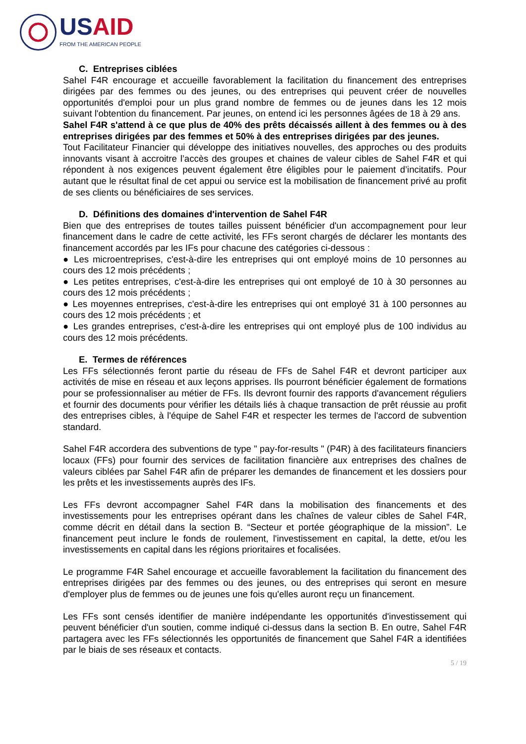USAID
FROM THE AMERICAN PEOPLE
C. Entreprises ciblées
Sahel F4R encourage et accueille favorablement la facilitation du financement des entreprises dirigées par des femmes ou des jeunes, ou des entreprises qui peuvent créer de nouvelles opportunités d'emploi pour un plus grand nombre de femmes ou de jeunes dans les 12 mois suivant l'obtention du financement. Par jeunes, on entend ici les personnes âgées de 18 à 29 ans.
Sahel F4R s'attend à ce que plus de 40% des prêts décaissés aillent à des femmes ou à des entreprises dirigées par des femmes et 50% à des entreprises dirigées par des jeunes.
Tout Facilitateur Financier qui développe des initiatives nouvelles, des approches ou des produits innovants visant à accroitre l’accès des groupes et chaines de valeur cibles de Sahel F4R et qui répondent à nos exigences peuvent également être éligibles pour le paiement d’incitatifs. Pour autant que le résultat final de cet appui ou service est la mobilisation de financement privé au profit de ses clients ou bénéficiaires de ses services.
D. Définitions des domaines d'intervention de Sahel F4R
Bien que des entreprises de toutes tailles puissent bénéficier d'un accompagnement pour leur financement dans le cadre de cette activité, les FFs seront chargés de déclarer les montants des financement accordés par les IFs pour chacune des catégories ci-dessous :
● Les microentreprises, c'est-à-dire les entreprises qui ont employé moins de 10 personnes au cours des 12 mois précédents ;
● Les petites entreprises, c'est-à-dire les entreprises qui ont employé de 10 à 30 personnes au cours des 12 mois précédents ;
● Les moyennes entreprises, c'est-à-dire les entreprises qui ont employé 31 à 100 personnes au cours des 12 mois précédents ; et
● Les grandes entreprises, c'est-à-dire les entreprises qui ont employé plus de 100 individus au cours des 12 mois précédents.
E. Termes de références
Les FFs sélectionnés feront partie du réseau de FFs de Sahel F4R et devront participer aux activités de mise en réseau et aux leçons apprises. Ils pourront bénéficier également de formations pour se professionnaliser au métier de FFs. Ils devront fournir des rapports d'avancement réguliers et fournir des documents pour vérifier les détails liés à chaque transaction de prêt réussie au profit des entreprises cibles, à l'équipe de Sahel F4R et respecter les termes de l'accord de subvention standard.
Sahel F4R accordera des subventions de type " pay-for-results " (P4R) à des facilitateurs financiers locaux (FFs) pour fournir des services de facilitation financière aux entreprises des chaînes de valeurs ciblées par Sahel F4R afin de préparer les demandes de financement et les dossiers pour les prêts et les investissements auprès des IFs.
Les FFs devront accompagner Sahel F4R dans la mobilisation des financements et des investissements pour les entreprises opérant dans les chaînes de valeur cibles de Sahel F4R, comme décrit en détail dans la section B. “Secteur et portée géographique de la mission”. Le financement peut inclure le fonds de roulement, l'investissement en capital, la dette, et/ou les investissements en capital dans les régions prioritaires et focalisées.
Le programme F4R Sahel encourage et accueille favorablement la facilitation du financement des entreprises dirigées par des femmes ou des jeunes, ou des entreprises qui seront en mesure d'employer plus de femmes ou de jeunes une fois qu'elles auront reçu un financement.
Les FFs sont censés identifier de manière indépendante les opportunités d'investissement qui peuvent bénéficier d'un soutien, comme indiqué ci-dessus dans la section B. En outre, Sahel F4R partagera avec les FFs sélectionnés les opportunités de financement que Sahel F4R a identifiées par le biais de ses réseaux et contacts.
5 / 19